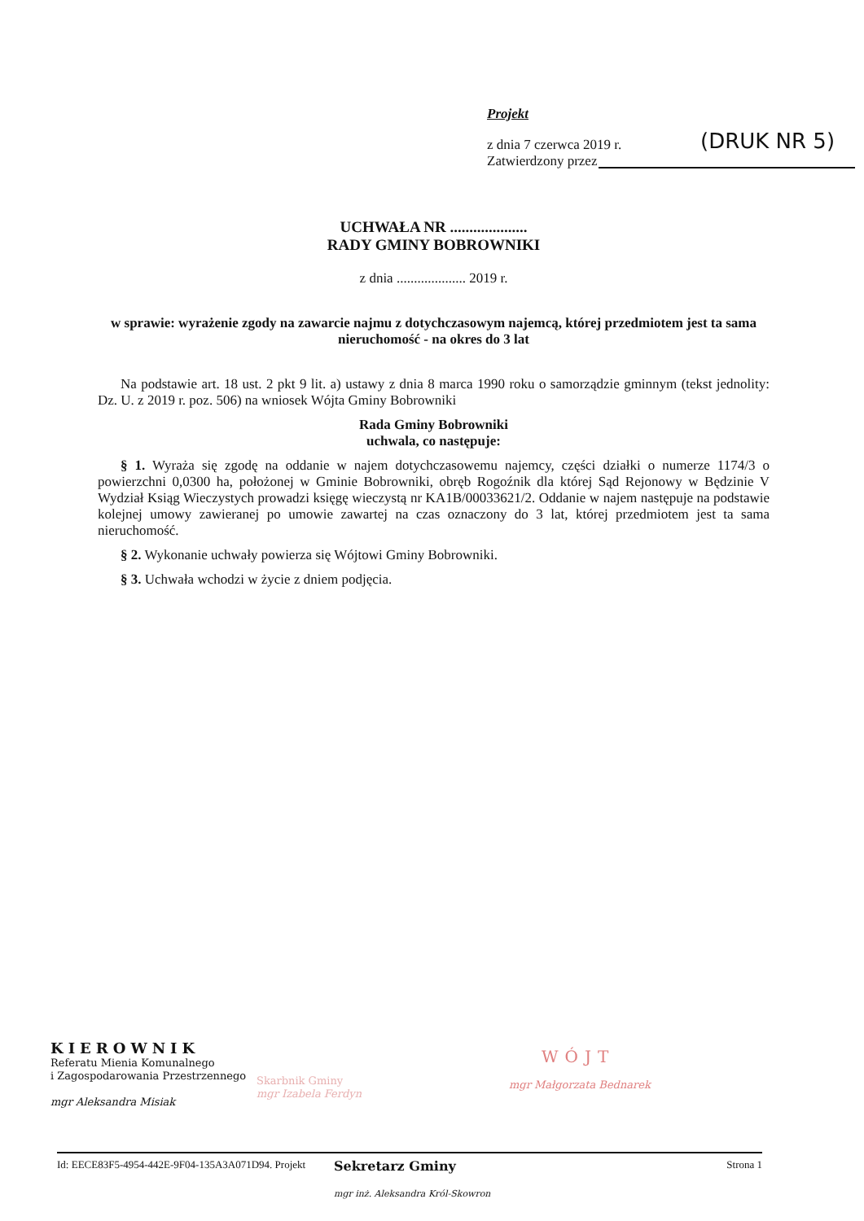Projekt
z dnia 7 czerwca 2019 r.
Zatwierdzony przez
(DRUK NR 5)
UCHWAŁA NR ....................
RADY GMINY BOBROWNIKI
z dnia .................... 2019 r.
w sprawie: wyrażenie zgody na zawarcie najmu z dotychczasowym najemcą, której przedmiotem jest ta sama nieruchomość - na okres do 3 lat
Na podstawie art. 18 ust. 2 pkt 9 lit. a) ustawy z dnia 8 marca 1990 roku o samorządzie gminnym (tekst jednolity: Dz. U. z 2019 r. poz. 506) na wniosek Wójta Gminy Bobrowniki
Rada Gminy Bobrowniki
uchwala, co następuje:
§ 1. Wyraża się zgodę na oddanie w najem dotychczasowemu najemcy, części działki o numerze 1174/3 o powierzchni 0,0300 ha, położonej w Gminie Bobrowniki, obręb Rogoźnik dla której Sąd Rejonowy w Będzinie V Wydział Ksiąg Wieczystych prowadzi księgę wieczystą nr KA1B/00033621/2. Oddanie w najem następuje na podstawie kolejnej umowy zawieranej po umowie zawartej na czas oznaczony do 3 lat, której przedmiotem jest ta sama nieruchomość.
§ 2. Wykonanie uchwały powierza się Wójtowi Gminy Bobrowniki.
§ 3. Uchwała wchodzi w życie z dniem podjęcia.
KIEROWNIK
Referatu Mienia Komunalnego
i Zagospodarowania Przestrzennego
mgr Aleksandra Misiak
Skarbnik Gminy
mgr Izabela Ferdyn
WÓJT
mgr Małgorzata Bednarek
Id: EECE83F5-4954-442E-9F04-135A3A071D94. Projekt Strona 1
Sekretarz Gminy
mgr inż. Aleksandra Król-Skowron